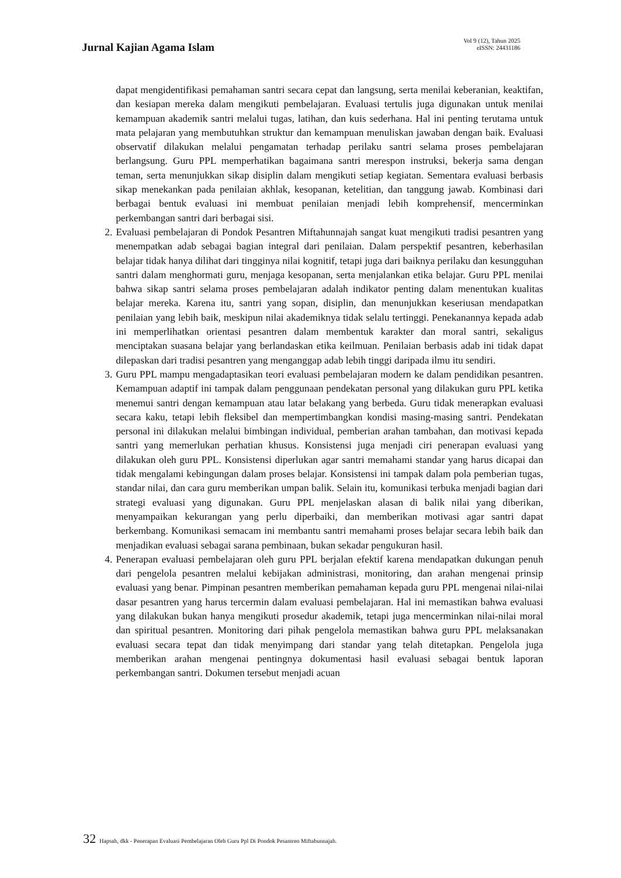Jurnal Kajian Agama Islam
Vol 9 (12), Tahun 2025
eISSN: 24431186
dapat mengidentifikasi pemahaman santri secara cepat dan langsung, serta menilai keberanian, keaktifan, dan kesiapan mereka dalam mengikuti pembelajaran. Evaluasi tertulis juga digunakan untuk menilai kemampuan akademik santri melalui tugas, latihan, dan kuis sederhana. Hal ini penting terutama untuk mata pelajaran yang membutuhkan struktur dan kemampuan menuliskan jawaban dengan baik. Evaluasi observatif dilakukan melalui pengamatan terhadap perilaku santri selama proses pembelajaran berlangsung. Guru PPL memperhatikan bagaimana santri merespon instruksi, bekerja sama dengan teman, serta menunjukkan sikap disiplin dalam mengikuti setiap kegiatan. Sementara evaluasi berbasis sikap menekankan pada penilaian akhlak, kesopanan, ketelitian, dan tanggung jawab. Kombinasi dari berbagai bentuk evaluasi ini membuat penilaian menjadi lebih komprehensif, mencerminkan perkembangan santri dari berbagai sisi.
2. Evaluasi pembelajaran di Pondok Pesantren Miftahunnajah sangat kuat mengikuti tradisi pesantren yang menempatkan adab sebagai bagian integral dari penilaian. Dalam perspektif pesantren, keberhasilan belajar tidak hanya dilihat dari tingginya nilai kognitif, tetapi juga dari baiknya perilaku dan kesungguhan santri dalam menghormati guru, menjaga kesopanan, serta menjalankan etika belajar. Guru PPL menilai bahwa sikap santri selama proses pembelajaran adalah indikator penting dalam menentukan kualitas belajar mereka. Karena itu, santri yang sopan, disiplin, dan menunjukkan keseriusan mendapatkan penilaian yang lebih baik, meskipun nilai akademiknya tidak selalu tertinggi. Penekanannya kepada adab ini memperlihatkan orientasi pesantren dalam membentuk karakter dan moral santri, sekaligus menciptakan suasana belajar yang berlandaskan etika keilmuan. Penilaian berbasis adab ini tidak dapat dilepaskan dari tradisi pesantren yang menganggap adab lebih tinggi daripada ilmu itu sendiri.
3. Guru PPL mampu mengadaptasikan teori evaluasi pembelajaran modern ke dalam pendidikan pesantren. Kemampuan adaptif ini tampak dalam penggunaan pendekatan personal yang dilakukan guru PPL ketika menemui santri dengan kemampuan atau latar belakang yang berbeda. Guru tidak menerapkan evaluasi secara kaku, tetapi lebih fleksibel dan mempertimbangkan kondisi masing-masing santri. Pendekatan personal ini dilakukan melalui bimbingan individual, pemberian arahan tambahan, dan motivasi kepada santri yang memerlukan perhatian khusus. Konsistensi juga menjadi ciri penerapan evaluasi yang dilakukan oleh guru PPL. Konsistensi diperlukan agar santri memahami standar yang harus dicapai dan tidak mengalami kebingungan dalam proses belajar. Konsistensi ini tampak dalam pola pemberian tugas, standar nilai, dan cara guru memberikan umpan balik. Selain itu, komunikasi terbuka menjadi bagian dari strategi evaluasi yang digunakan. Guru PPL menjelaskan alasan di balik nilai yang diberikan, menyampaikan kekurangan yang perlu diperbaiki, dan memberikan motivasi agar santri dapat berkembang. Komunikasi semacam ini membantu santri memahami proses belajar secara lebih baik dan menjadikan evaluasi sebagai sarana pembinaan, bukan sekadar pengukuran hasil.
4. Penerapan evaluasi pembelajaran oleh guru PPL berjalan efektif karena mendapatkan dukungan penuh dari pengelola pesantren melalui kebijakan administrasi, monitoring, dan arahan mengenai prinsip evaluasi yang benar. Pimpinan pesantren memberikan pemahaman kepada guru PPL mengenai nilai-nilai dasar pesantren yang harus tercermin dalam evaluasi pembelajaran. Hal ini memastikan bahwa evaluasi yang dilakukan bukan hanya mengikuti prosedur akademik, tetapi juga mencerminkan nilai-nilai moral dan spiritual pesantren. Monitoring dari pihak pengelola memastikan bahwa guru PPL melaksanakan evaluasi secara tepat dan tidak menyimpang dari standar yang telah ditetapkan. Pengelola juga memberikan arahan mengenai pentingnya dokumentasi hasil evaluasi sebagai bentuk laporan perkembangan santri. Dokumen tersebut menjadi acuan
32 Hapsah, dkk - Penerapan Evaluasi Pembelajaran Oleh Guru Ppl Di Pondok Pesantren Miftahunnajah.